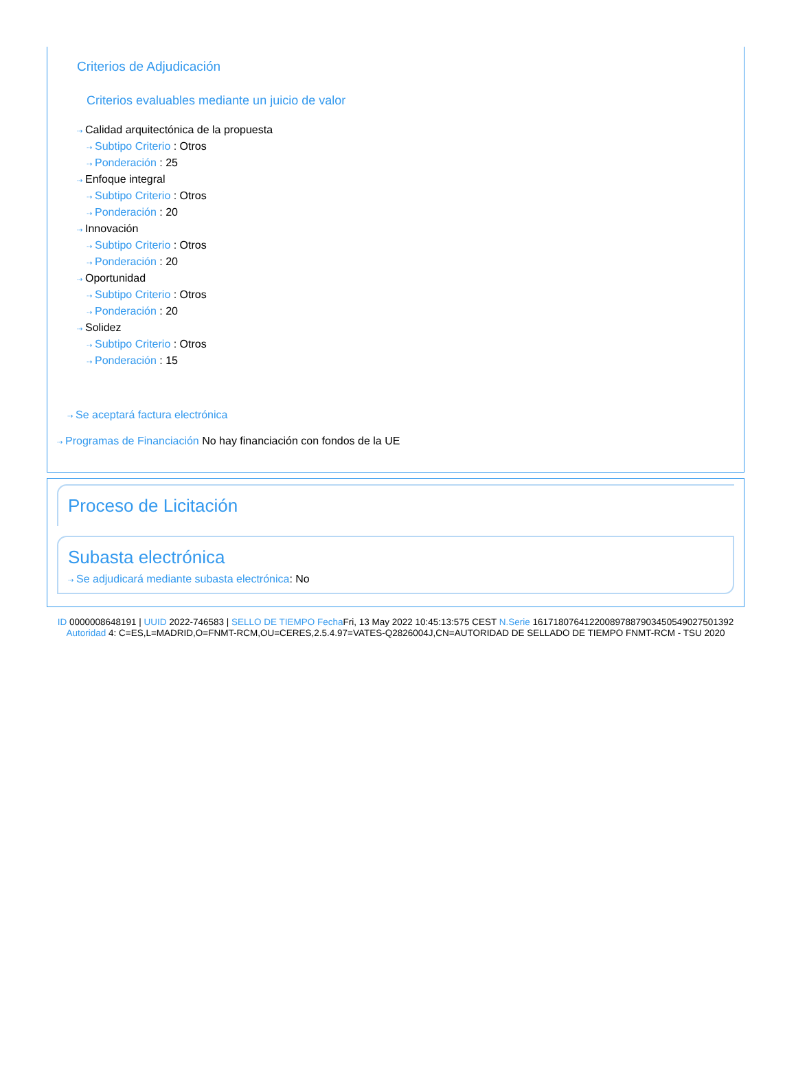Criterios de Adjudicación
Criterios evaluables mediante un juicio de valor
⇢ Calidad arquitectónica de la propuesta
⇢ Subtipo Criterio : Otros
⇢ Ponderación : 25
⇢ Enfoque integral
⇢ Subtipo Criterio : Otros
⇢ Ponderación : 20
⇢ Innovación
⇢ Subtipo Criterio : Otros
⇢ Ponderación : 20
⇢ Oportunidad
⇢ Subtipo Criterio : Otros
⇢ Ponderación : 20
⇢ Solidez
⇢ Subtipo Criterio : Otros
⇢ Ponderación : 15
⇢ Se aceptará factura electrónica
⇢ Programas de Financiación No hay financiación con fondos de la UE
Proceso de Licitación
Subasta electrónica
⇢ Se adjudicará mediante subasta electrónica: No
ID 0000008648191 | UUID 2022-746583 | SELLO DE TIEMPO Fecha Fri, 13 May 2022 10:45:13:575 CEST N.Serie 161718076412200897887903450549027501392 Autoridad 4: C=ES,L=MADRID,O=FNMT-RCM,OU=CERES,2.5.4.97=VATES-Q2826004J,CN=AUTORIDAD DE SELLADO DE TIEMPO FNMT-RCM - TSU 2020